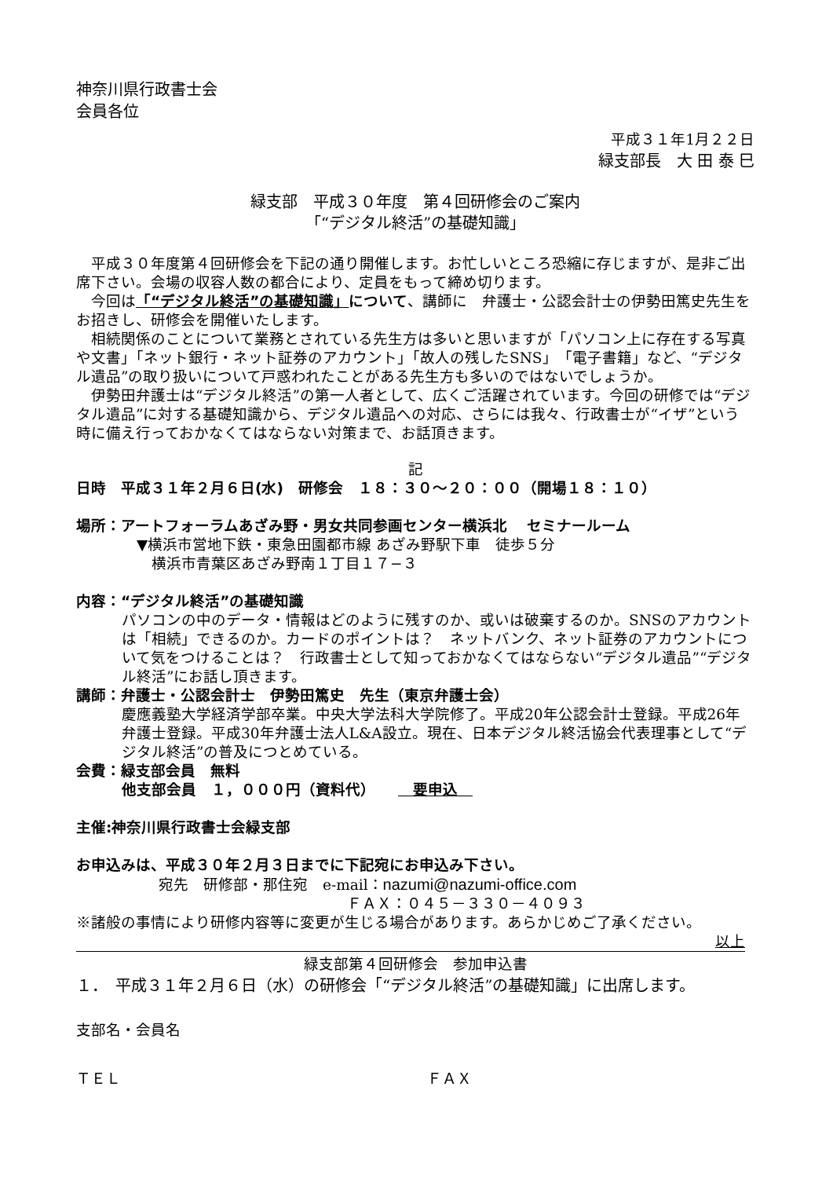神奈川県行政書士会
会員各位
平成３１年1月２２日
緑支部長　大 田 泰 巳
緑支部　平成３０年度　第４回研修会のご案内
「“デジタル終活”の基礎知識」
　平成３０年度第４回研修会を下記の通り開催します。お忙しいところ恐縮に存じますが、是非ご出席下さい。会場の収容人数の都合により、定員をもって締め切ります。
　今回は「“デジタル終活”の基礎知識」について、講師に　弁護士・公認会計士の伊勢田篤史先生をお招きし、研修会を開催いたします。
　相続関係のことについて業務とされている先生方は多いと思いますが「パソコン上に存在する写真や文書」「ネット銀行・ネット証券のアカウント」「故人の残したSNS」「電子書籍」など、“デジタル遺品”の取り扱いについて戸惑われたことがある先生方も多いのではないでしょうか。
　伊勢田弁護士は“デジタル終活”の第一人者として、広くご活躍されています。今回の研修では“デジタル遺品”に対する基礎知識から、デジタル遺品への対応、さらには我々、行政書士が“イザ”という時に備え行っておかなくてはならない対策まで、お話頂きます。
記
日時　平成３１年２月６日(水)　研修会　１８：３０～２０：００（開場１８：１０）
場所：アートフォーラムあざみ野・男女共同参画センター横浜北　 セミナールーム
▼横浜市営地下鉄・東急田園都市線 あざみ野駅下車　徒歩５分
　横浜市青葉区あざみ野南１丁目１７−３
内容：“デジタル終活”の基礎知識
パソコンの中のデータ・情報はどのように残すのか、或いは破棄するのか。SNSのアカウントは「相続」できるのか。カードのポイントは？　ネットバンク、ネット証券のアカウントについて気をつけることは？　行政書士として知っておかなくてはならない“デジタル遺品”“デジタル終活”にお話し頂きます。
講師：弁護士・公認会計士　伊勢田篤史　先生（東京弁護士会）
慶應義塾大学経済学部卒業。中央大学法科大学院修了。平成20年公認会計士登録。平成26年弁護士登録。平成30年弁護士法人L&A設立。現在、日本デジタル終活協会代表理事として“デジタル終活”の普及につとめている。
会費：緑支部会員　無料
他支部会員　１，０００円（資料代）　　　要申込　
主催:神奈川県行政書士会緑支部
お申込みは、平成３０年２月３日までに下記宛にお申込み下さい。
宛先　研修部・那住宛　e-mail：nazumi@nazumi-office.com
ＦＡＸ：０４５－３３０－４０９３
※諸般の事情により研修内容等に変更が生じる場合があります。あらかじめご了承ください。
以上
緑支部第４回研修会　参加申込書
１．　平成３１年２月６日（水）の研修会「“デジタル終活”の基礎知識」に出席します。
支部名・会員名
ＴＥＬ ＦＡＸ